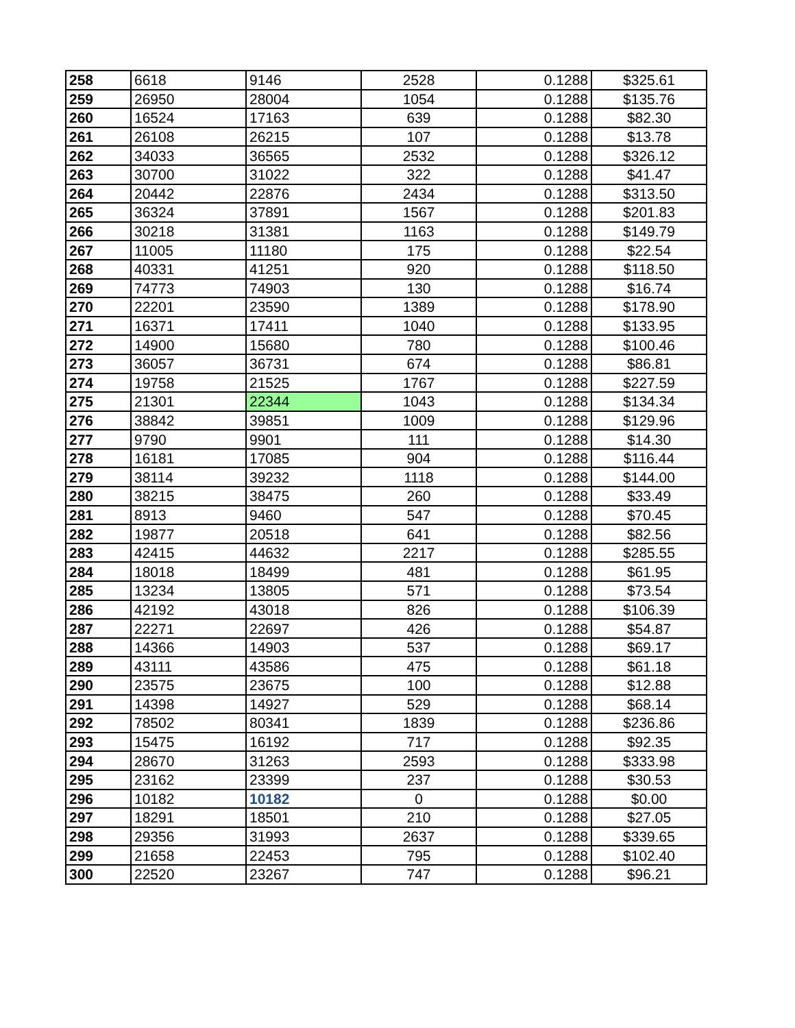| 258 | 6618 | 9146 | 2528 | 0.1288 | $325.61 |
| 259 | 26950 | 28004 | 1054 | 0.1288 | $135.76 |
| 260 | 16524 | 17163 | 639 | 0.1288 | $82.30 |
| 261 | 26108 | 26215 | 107 | 0.1288 | $13.78 |
| 262 | 34033 | 36565 | 2532 | 0.1288 | $326.12 |
| 263 | 30700 | 31022 | 322 | 0.1288 | $41.47 |
| 264 | 20442 | 22876 | 2434 | 0.1288 | $313.50 |
| 265 | 36324 | 37891 | 1567 | 0.1288 | $201.83 |
| 266 | 30218 | 31381 | 1163 | 0.1288 | $149.79 |
| 267 | 11005 | 11180 | 175 | 0.1288 | $22.54 |
| 268 | 40331 | 41251 | 920 | 0.1288 | $118.50 |
| 269 | 74773 | 74903 | 130 | 0.1288 | $16.74 |
| 270 | 22201 | 23590 | 1389 | 0.1288 | $178.90 |
| 271 | 16371 | 17411 | 1040 | 0.1288 | $133.95 |
| 272 | 14900 | 15680 | 780 | 0.1288 | $100.46 |
| 273 | 36057 | 36731 | 674 | 0.1288 | $86.81 |
| 274 | 19758 | 21525 | 1767 | 0.1288 | $227.59 |
| 275 | 21301 | 22344 | 1043 | 0.1288 | $134.34 |
| 276 | 38842 | 39851 | 1009 | 0.1288 | $129.96 |
| 277 | 9790 | 9901 | 111 | 0.1288 | $14.30 |
| 278 | 16181 | 17085 | 904 | 0.1288 | $116.44 |
| 279 | 38114 | 39232 | 1118 | 0.1288 | $144.00 |
| 280 | 38215 | 38475 | 260 | 0.1288 | $33.49 |
| 281 | 8913 | 9460 | 547 | 0.1288 | $70.45 |
| 282 | 19877 | 20518 | 641 | 0.1288 | $82.56 |
| 283 | 42415 | 44632 | 2217 | 0.1288 | $285.55 |
| 284 | 18018 | 18499 | 481 | 0.1288 | $61.95 |
| 285 | 13234 | 13805 | 571 | 0.1288 | $73.54 |
| 286 | 42192 | 43018 | 826 | 0.1288 | $106.39 |
| 287 | 22271 | 22697 | 426 | 0.1288 | $54.87 |
| 288 | 14366 | 14903 | 537 | 0.1288 | $69.17 |
| 289 | 43111 | 43586 | 475 | 0.1288 | $61.18 |
| 290 | 23575 | 23675 | 100 | 0.1288 | $12.88 |
| 291 | 14398 | 14927 | 529 | 0.1288 | $68.14 |
| 292 | 78502 | 80341 | 1839 | 0.1288 | $236.86 |
| 293 | 15475 | 16192 | 717 | 0.1288 | $92.35 |
| 294 | 28670 | 31263 | 2593 | 0.1288 | $333.98 |
| 295 | 23162 | 23399 | 237 | 0.1288 | $30.53 |
| 296 | 10182 | 10182 | 0 | 0.1288 | $0.00 |
| 297 | 18291 | 18501 | 210 | 0.1288 | $27.05 |
| 298 | 29356 | 31993 | 2637 | 0.1288 | $339.65 |
| 299 | 21658 | 22453 | 795 | 0.1288 | $102.40 |
| 300 | 22520 | 23267 | 747 | 0.1288 | $96.21 |